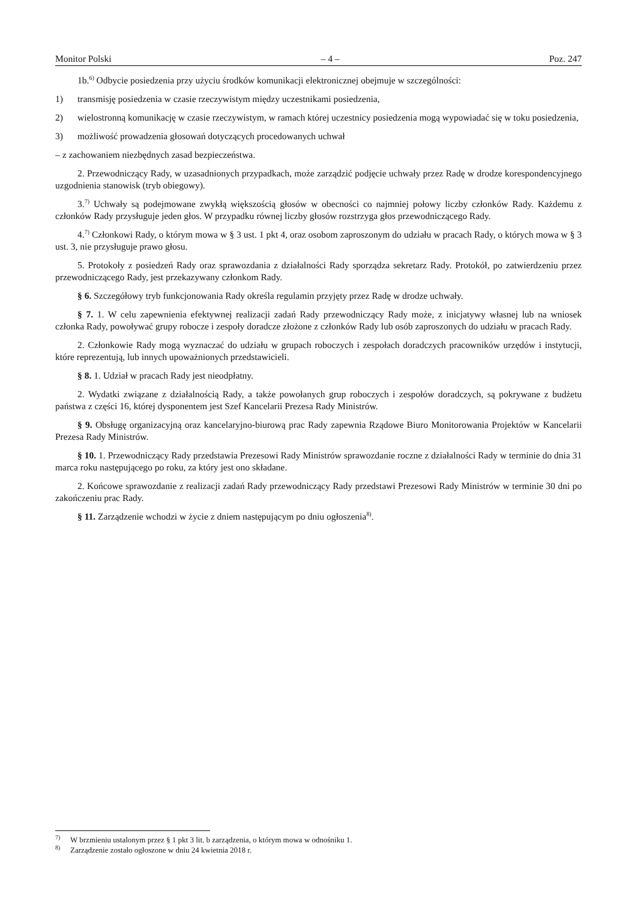Monitor Polski – 4 – Poz. 247
1b.<sup>6)</sup> Odbycie posiedzenia przy użyciu środków komunikacji elektronicznej obejmuje w szczególności:
1) transmisję posiedzenia w czasie rzeczywistym między uczestnikami posiedzenia,
2) wielostronną komunikację w czasie rzeczywistym, w ramach której uczestnicy posiedzenia mogą wypowiadać się w toku posiedzenia,
3) możliwość prowadzenia głosowań dotyczących procedowanych uchwał
– z zachowaniem niezbędnych zasad bezpieczeństwa.
2. Przewodniczący Rady, w uzasadnionych przypadkach, może zarządzić podjęcie uchwały przez Radę w drodze korespondencyjnego uzgodnienia stanowisk (tryb obiegowy).
3.<sup>7)</sup> Uchwały są podejmowane zwykłą większością głosów w obecności co najmniej połowy liczby członków Rady. Każdemu z członków Rady przysługuje jeden głos. W przypadku równej liczby głosów rozstrzyga głos przewodniczącego Rady.
4.<sup>7)</sup> Członkowi Rady, o którym mowa w § 3 ust. 1 pkt 4, oraz osobom zaproszonym do udziału w pracach Rady, o których mowa w § 3 ust. 3, nie przysługuje prawo głosu.
5. Protokoły z posiedzeń Rady oraz sprawozdania z działalności Rady sporządza sekretarz Rady. Protokół, po zatwierdzeniu przez przewodniczącego Rady, jest przekazywany członkom Rady.
§ 6. Szczegółowy tryb funkcjonowania Rady określa regulamin przyjęty przez Radę w drodze uchwały.
§ 7. 1. W celu zapewnienia efektywnej realizacji zadań Rady przewodniczący Rady może, z inicjatywy własnej lub na wniosek członka Rady, powoływać grupy robocze i zespoły doradcze złożone z członków Rady lub osób zaproszonych do udziału w pracach Rady.
2. Członkowie Rady mogą wyznaczać do udziału w grupach roboczych i zespołach doradczych pracowników urzędów i instytucji, które reprezentują, lub innych upoważnionych przedstawicieli.
§ 8. 1. Udział w pracach Rady jest nieodpłatny.
2. Wydatki związane z działalnością Rady, a także powołanych grup roboczych i zespołów doradczych, są pokrywane z budżetu państwa z części 16, której dysponentem jest Szef Kancelarii Prezesa Rady Ministrów.
§ 9. Obsługę organizacyjną oraz kancelaryjno-biurową prac Rady zapewnia Rządowe Biuro Monitorowania Projektów w Kancelarii Prezesa Rady Ministrów.
§ 10. 1. Przewodniczący Rady przedstawia Prezesowi Rady Ministrów sprawozdanie roczne z działalności Rady w terminie do dnia 31 marca roku następującego po roku, za który jest ono składane.
2. Końcowe sprawozdanie z realizacji zadań Rady przewodniczący Rady przedstawi Prezesowi Rady Ministrów w terminie 30 dni po zakończeniu prac Rady.
§ 11. Zarządzenie wchodzi w życie z dniem następującym po dniu ogłoszenia<sup>8)</sup>.
<sup>7)</sup> W brzmieniu ustalonym przez § 1 pkt 3 lit. b zarządzenia, o którym mowa w odnośniku 1.
<sup>8)</sup> Zarządzenie zostało ogłoszone w dniu 24 kwietnia 2018 r.